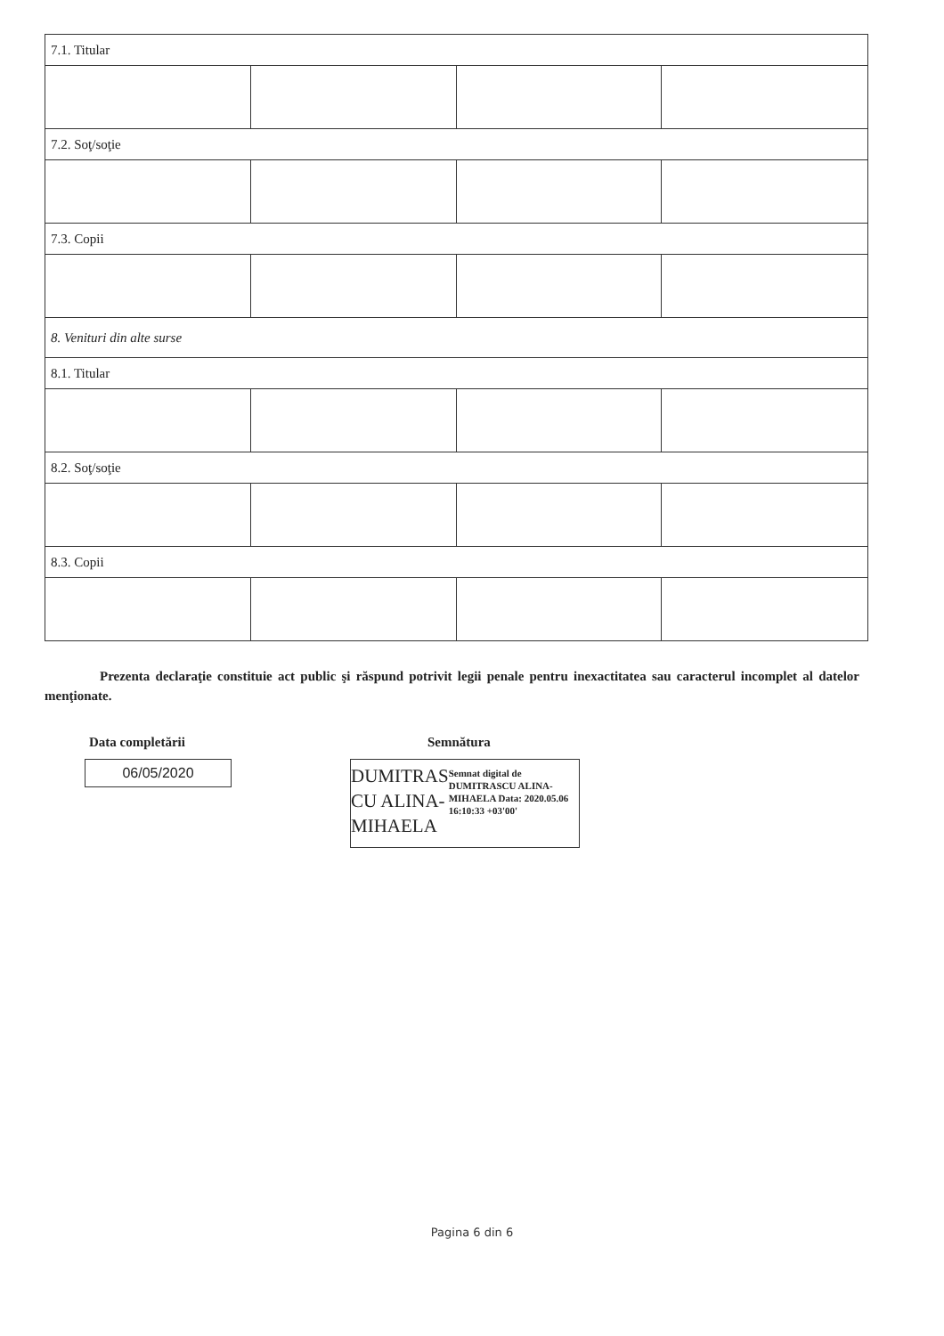| 7.1. Titular | | | |
| 7.2. Soţ/soţie | | | |
| 7.3. Copii | | | |
| 8. Venituri din alte surse | | | |
| 8.1. Titular | | | |
| 8.2. Soţ/soţie | | | |
| 8.3. Copii | | | |
Prezenta declaraţie constituie act public şi răspund potrivit legii penale pentru inexactitatea sau caracterul incomplet al datelor menţionate.
Data completării
06/05/2020
Semnătura
DUMITRAS CU ALINA-MIHAELA
Semnat digital de DUMITRASCU ALINA-MIHAELA Data: 2020.05.06 16:10:33 +03'00'
Pagina 6 din 6